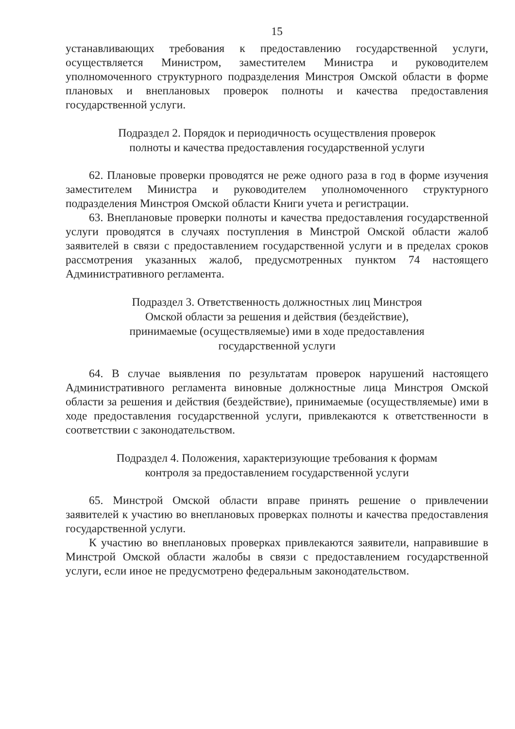15
устанавливающих требования к предоставлению государственной услуги, осуществляется Министром, заместителем Министра и руководителем уполномоченного структурного подразделения Минстроя Омской области в форме плановых и внеплановых проверок полноты и качества предоставления государственной услуги.
Подраздел 2. Порядок и периодичность осуществления проверок
полноты и качества предоставления государственной услуги
62. Плановые проверки проводятся не реже одного раза в год в форме изучения заместителем Министра и руководителем уполномоченного структурного подразделения Минстроя Омской области Книги учета и регистрации.
63. Внеплановые проверки полноты и качества предоставления государственной услуги проводятся в случаях поступления в Минстрой Омской области жалоб заявителей в связи с предоставлением государственной услуги и в пределах сроков рассмотрения указанных жалоб, предусмотренных пунктом 74 настоящего Административного регламента.
Подраздел 3. Ответственность должностных лиц Минстроя
Омской области за решения и действия (бездействие),
принимаемые (осуществляемые) ими в ходе предоставления
государственной услуги
64. В случае выявления по результатам проверок нарушений настоящего Административного регламента виновные должностные лица Минстроя Омской области за решения и действия (бездействие), принимаемые (осуществляемые) ими в ходе предоставления государственной услуги, привлекаются к ответственности в соответствии с законодательством.
Подраздел 4. Положения, характеризующие требования к формам
контроля за предоставлением государственной услуги
65. Минстрой Омской области вправе принять решение о привлечении заявителей к участию во внеплановых проверках полноты и качества предоставления государственной услуги.
К участию во внеплановых проверках привлекаются заявители, направившие в Минстрой Омской области жалобы в связи с предоставлением государственной услуги, если иное не предусмотрено федеральным законодательством.